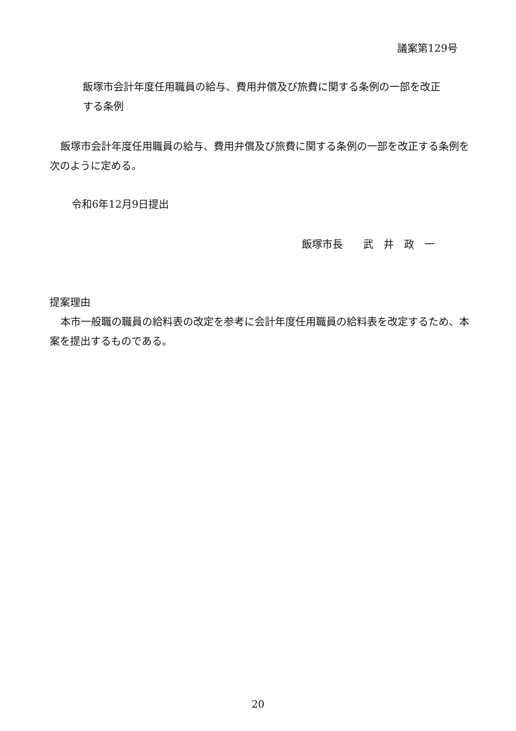議案第129号
飯塚市会計年度任用職員の給与、費用弁償及び旅費に関する条例の一部を改正する条例
飯塚市会計年度任用職員の給与、費用弁償及び旅費に関する条例の一部を改正する条例を次のように定める。
令和6年12月9日提出
飯塚市長　　武　井　政　一
提案理由
本市一般職の職員の給料表の改定を参考に会計年度任用職員の給料表を改定するため、本案を提出するものである。
20